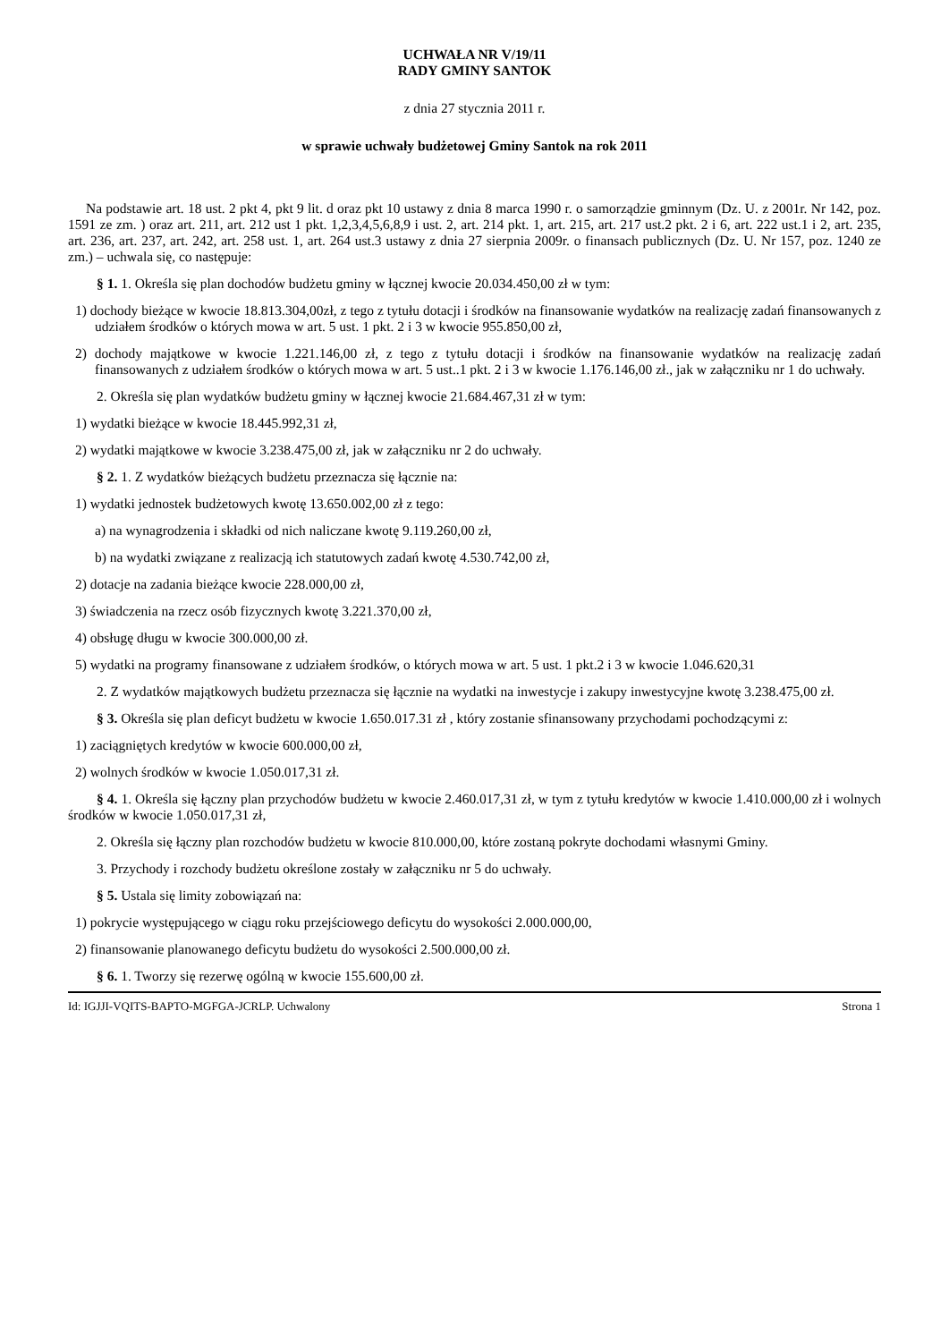UCHWAŁA NR V/19/11
RADY GMINY SANTOK
z dnia 27 stycznia 2011 r.
w sprawie uchwały budżetowej Gminy Santok na rok 2011
Na podstawie art. 18 ust. 2 pkt 4, pkt 9 lit. d oraz pkt 10 ustawy z dnia 8 marca 1990 r. o samorządzie gminnym (Dz. U. z 2001r. Nr 142, poz. 1591 ze zm. ) oraz art. 211, art. 212 ust 1 pkt. 1,2,3,4,5,6,8,9 i ust. 2, art. 214 pkt. 1, art. 215, art. 217 ust.2 pkt. 2 i 6, art. 222 ust.1 i 2, art. 235, art. 236, art. 237, art. 242, art. 258 ust. 1, art. 264 ust.3 ustawy z dnia 27 sierpnia 2009r. o finansach publicznych (Dz. U. Nr 157, poz. 1240 ze zm.) – uchwala się, co następuje:
§ 1. 1. Określa się plan dochodów budżetu gminy w łącznej kwocie 20.034.450,00 zł w tym:
1) dochody bieżące w kwocie 18.813.304,00zł, z tego z tytułu dotacji i środków na finansowanie wydatków na realizację zadań finansowanych z udziałem środków o których mowa w art. 5 ust. 1 pkt. 2 i 3 w kwocie 955.850,00 zł,
2) dochody majątkowe w kwocie 1.221.146,00 zł, z tego z tytułu dotacji i środków na finansowanie wydatków na realizację zadań finansowanych z udziałem środków o których mowa w art. 5 ust..1 pkt. 2 i 3 w kwocie 1.176.146,00 zł., jak w załączniku nr 1 do uchwały.
2. Określa się plan wydatków budżetu gminy w łącznej kwocie 21.684.467,31 zł w tym:
1) wydatki bieżące w kwocie 18.445.992,31 zł,
2) wydatki majątkowe w kwocie 3.238.475,00 zł, jak w załączniku nr 2 do uchwały.
§ 2. 1. Z wydatków bieżących budżetu przeznacza się łącznie na:
1) wydatki jednostek budżetowych kwotę 13.650.002,00 zł z tego:
a) na wynagrodzenia i składki od nich naliczane kwotę 9.119.260,00 zł,
b) na wydatki związane z realizacją ich statutowych zadań kwotę 4.530.742,00 zł,
2) dotacje na zadania bieżące kwocie 228.000,00 zł,
3) świadczenia na rzecz osób fizycznych kwotę 3.221.370,00 zł,
4) obsługę długu w kwocie 300.000,00 zł.
5) wydatki na programy finansowane z udziałem środków, o których mowa w art. 5 ust. 1 pkt.2 i 3 w kwocie 1.046.620,31
2. Z wydatków majątkowych budżetu przeznacza się łącznie na wydatki na inwestycje i zakupy inwestycyjne kwotę 3.238.475,00 zł.
§ 3. Określa się plan deficyt budżetu w kwocie 1.650.017.31 zł , który zostanie sfinansowany przychodami pochodzącymi z:
1) zaciągniętych kredytów w kwocie 600.000,00 zł,
2) wolnych środków w kwocie 1.050.017,31 zł.
§ 4. 1. Określa się łączny plan przychodów budżetu w kwocie 2.460.017,31 zł, w tym z tytułu kredytów w kwocie 1.410.000,00 zł i wolnych środków w kwocie 1.050.017,31 zł,
2. Określa się łączny plan rozchodów budżetu w kwocie 810.000,00, które zostaną pokryte dochodami własnymi Gminy.
3. Przychody i rozchody budżetu określone zostały w załączniku nr 5 do uchwały.
§ 5. Ustala się limity zobowiązań na:
1) pokrycie występującego w ciągu roku przejściowego deficytu do wysokości 2.000.000,00,
2) finansowanie planowanego deficytu budżetu do wysokości 2.500.000,00 zł.
§ 6. 1. Tworzy się rezerwę ogólną w kwocie 155.600,00 zł.
Id: IGJJI-VQITS-BAPTO-MGFGA-JCRLP. Uchwalony Strona 1